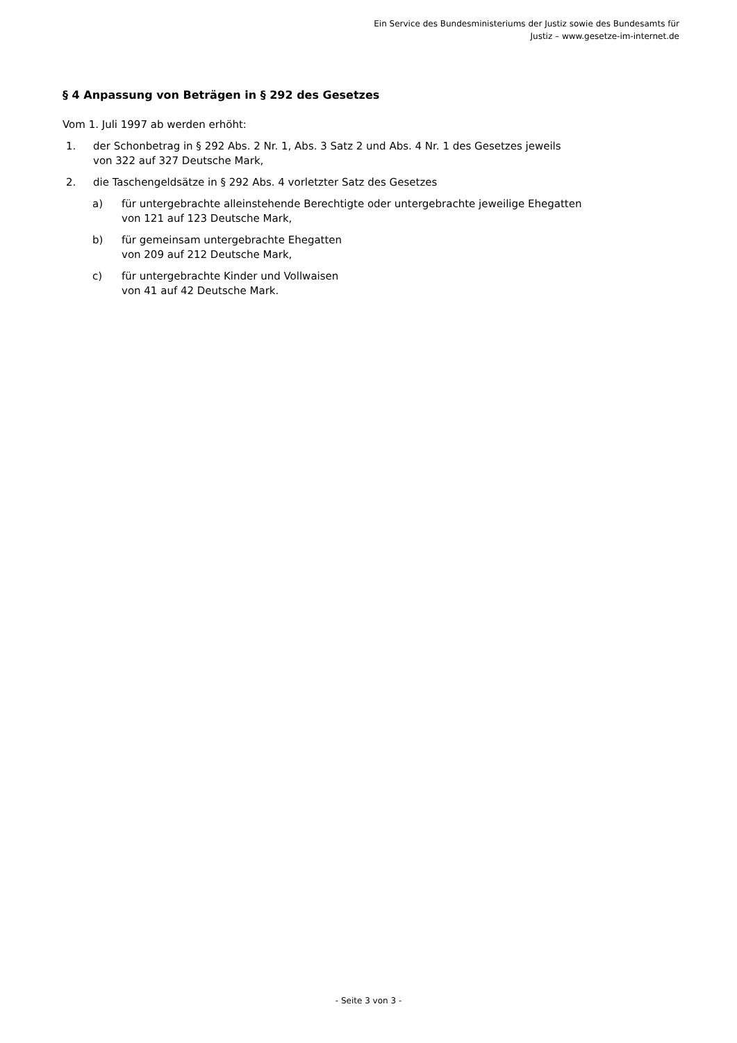Ein Service des Bundesministeriums der Justiz sowie des Bundesamts für
Justiz – www.gesetze-im-internet.de
§ 4 Anpassung von Beträgen in § 292 des Gesetzes
Vom 1. Juli 1997 ab werden erhöht:
1. der Schonbetrag in § 292 Abs. 2 Nr. 1, Abs. 3 Satz 2 und Abs. 4 Nr. 1 des Gesetzes jeweils
von 322 auf 327 Deutsche Mark,
2. die Taschengeldsätze in § 292 Abs. 4 vorletzter Satz des Gesetzes
a) für untergebrachte alleinstehende Berechtigte oder untergebrachte jeweilige Ehegatten
von 121 auf 123 Deutsche Mark,
b) für gemeinsam untergebrachte Ehegatten
von 209 auf 212 Deutsche Mark,
c) für untergebrachte Kinder und Vollwaisen
von 41 auf 42 Deutsche Mark.
- Seite 3 von 3 -